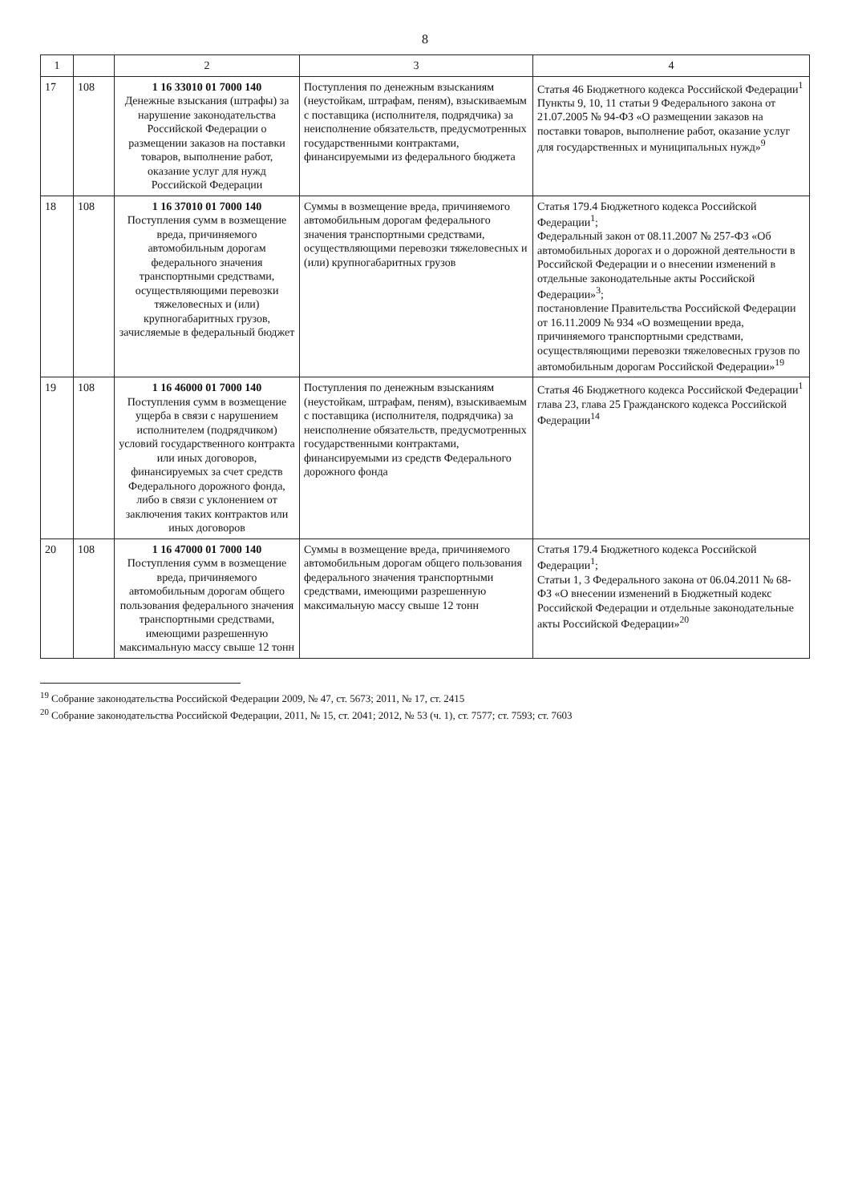8
| 1 | | 2 | 3 | 4 |
| --- | --- | --- | --- | --- |
| 17 | 108 | 1 16 33010 01 7000 140 Денежные взыскания (штрафы) за нарушение законодательства Российской Федерации о размещении заказов на поставки товаров, выполнение работ, оказание услуг для нужд Российской Федерации | Поступления по денежным взысканиям (неустойкам, штрафам, пеням), взыскиваемым с поставщика (исполнителя, подрядчика) за неисполнение обязательств, предусмотренных государственными контрактами, финансируемыми из федерального бюджета | Статья 46 Бюджетного кодекса Российской Федерации<sup>1</sup> Пункты 9, 10, 11 статьи 9 Федерального закона от 21.07.2005 № 94-ФЗ «О размещении заказов на поставки товаров, выполнение работ, оказание услуг для государственных и муниципальных нужд»<sup>9</sup> |
| 18 | 108 | 1 16 37010 01 7000 140 Поступления сумм в возмещение вреда, причиняемого автомобильным дорогам федерального значения транспортными средствами, осуществляющими перевозки тяжеловесных и (или) крупногабаритных грузов, зачисляемые в федеральный бюджет | Суммы в возмещение вреда, причиняемого автомобильным дорогам федерального значения транспортными средствами, осуществляющими перевозки тяжеловесных и (или) крупногабаритных грузов | Статья 179.4 Бюджетного кодекса Российской Федерации<sup>1</sup>; Федеральный закон от 08.11.2007 № 257-ФЗ «Об автомобильных дорогах и о дорожной деятельности в Российской Федерации и о внесении изменений в отдельные законодательные акты Российской Федерации»<sup>3</sup>; постановление Правительства Российской Федерации от 16.11.2009 № 934 «О возмещении вреда, причиняемого транспортными средствами, осуществляющими перевозки тяжеловесных грузов по автомобильным дорогам Российской Федерации»<sup>19</sup> |
| 19 | 108 | 1 16 46000 01 7000 140 Поступления сумм в возмещение ущерба в связи с нарушением исполнителем (подрядчиком) условий государственного контракта или иных договоров, финансируемых за счет средств Федерального дорожного фонда, либо в связи с уклонением от заключения таких контрактов или иных договоров | Поступления по денежным взысканиям (неустойкам, штрафам, пеням), взыскиваемым с поставщика (исполнителя, подрядчика) за неисполнение обязательств, предусмотренных государственными контрактами, финансируемыми из средств Федерального дорожного фонда | Статья 46 Бюджетного кодекса Российской Федерации<sup>1</sup> глава 23, глава 25 Гражданского кодекса Российской Федерации<sup>14</sup> |
| 20 | 108 | 1 16 47000 01 7000 140 Поступления сумм в возмещение вреда, причиняемого автомобильным дорогам общего пользования федерального значения транспортными средствами, имеющими разрешенную максимальную массу свыше 12 тонн | Суммы в возмещение вреда, причиняемого автомобильным дорогам общего пользования федерального значения транспортными средствами, имеющими разрешенную максимальную массу свыше 12 тонн | Статья 179.4 Бюджетного кодекса Российской Федерации<sup>1</sup>; Статьи 1, 3 Федерального закона от 06.04.2011 № 68-ФЗ «О внесении изменений в Бюджетный кодекс Российской Федерации и отдельные законодательные акты Российской Федерации»<sup>20</sup> |
<sup>19</sup> Собрание законодательства Российской Федерации 2009, № 47, ст. 5673; 2011, № 17, ст. 2415
<sup>20</sup> Собрание законодательства Российской Федерации, 2011, № 15, ст. 2041; 2012, № 53 (ч. 1), ст. 7577; ст. 7593; ст. 7603